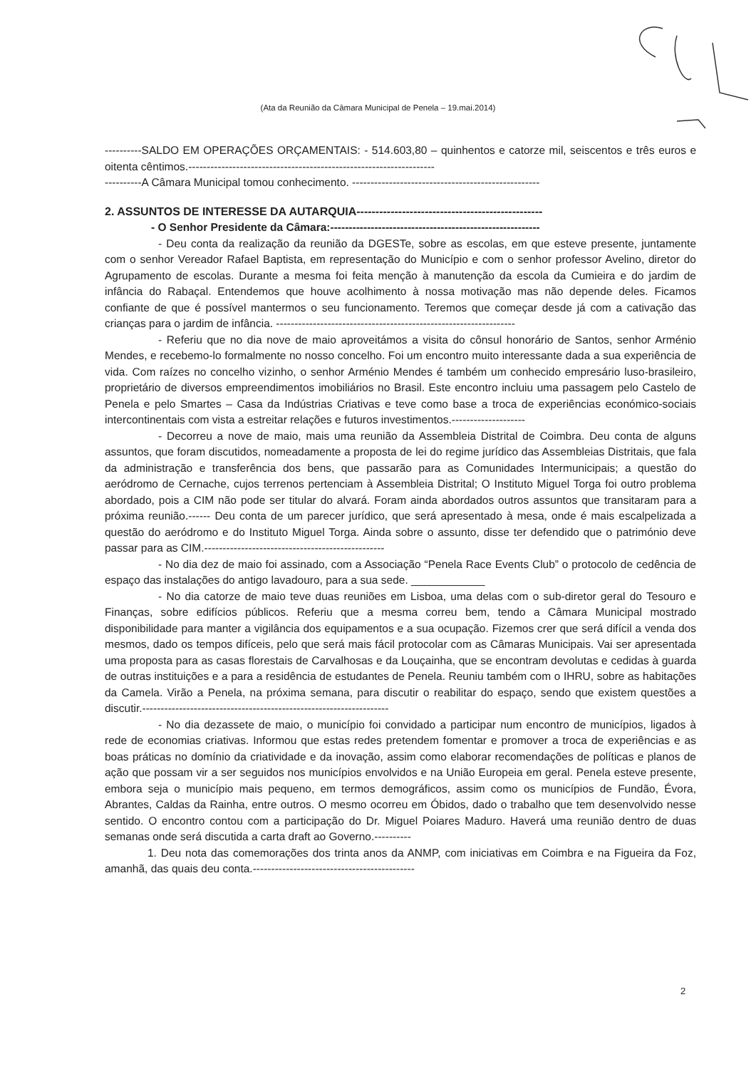(Ata da Reunião da Câmara Municipal de Penela – 19.mai.2014)
----------SALDO EM OPERAÇÕES ORÇAMENTAIS: - 514.603,80 – quinhentos e catorze mil, seiscentos e três euros e oitenta cêntimos.-------------------------------------------------------------------
----------A Câmara Municipal tomou conhecimento. ---------------------------------------------------
2. ASSUNTOS DE INTERESSE DA AUTARQUIA-------------------------------------------------
- O Senhor Presidente da Câmara:---------------------------------------------------------
- Deu conta da realização da reunião da DGESTe, sobre as escolas, em que esteve presente, juntamente com o senhor Vereador Rafael Baptista, em representação do Município e com o senhor professor Avelino, diretor do Agrupamento de escolas. Durante a mesma foi feita menção à manutenção da escola da Cumieira e do jardim de infância do Rabaçal. Entendemos que houve acolhimento à nossa motivação mas não depende deles. Ficamos confiante de que é possível mantermos o seu funcionamento. Teremos que começar desde já com a cativação das crianças para o jardim de infância. -----------------------------------------------------------------
- Referiu que no dia nove de maio aproveitámos a visita do cônsul honorário de Santos, senhor Arménio Mendes, e recebemo-lo formalmente no nosso concelho. Foi um encontro muito interessante dada a sua experiência de vida. Com raízes no concelho vizinho, o senhor Arménio Mendes é também um conhecido empresário luso-brasileiro, proprietário de diversos empreendimentos imobiliários no Brasil. Este encontro incluiu uma passagem pelo Castelo de Penela e pelo Smartes – Casa da Indústrias Criativas e teve como base a troca de experiências económico-sociais intercontinentais com vista a estreitar relações e futuros investimentos.--------------------
- Decorreu a nove de maio, mais uma reunião da Assembleia Distrital de Coimbra. Deu conta de alguns assuntos, que foram discutidos, nomeadamente a proposta de lei do regime jurídico das Assembleias Distritais, que fala da administração e transferência dos bens, que passarão para as Comunidades Intermunicipais; a questão do aeródromo de Cernache, cujos terrenos pertenciam à Assembleia Distrital; O Instituto Miguel Torga foi outro problema abordado, pois a CIM não pode ser titular do alvará. Foram ainda abordados outros assuntos que transitaram para a próxima reunião.------ Deu conta de um parecer jurídico, que será apresentado à mesa, onde é mais escalpelizada a questão do aeródromo e do Instituto Miguel Torga. Ainda sobre o assunto, disse ter defendido que o património deve passar para as CIM.-------------------------------------------------
- No dia dez de maio foi assinado, com a Associação “Penela Race Events Club” o protocolo de cedência de espaço das instalações do antigo lavadouro, para a sua sede. ____________
- No dia catorze de maio teve duas reuniões em Lisboa, uma delas com o sub-diretor geral do Tesouro e Finanças, sobre edifícios públicos. Referiu que a mesma correu bem, tendo a Câmara Municipal mostrado disponibilidade para manter a vigilância dos equipamentos e a sua ocupação. Fizemos crer que será difícil a venda dos mesmos, dado os tempos difíceis, pelo que será mais fácil protocolar com as Câmaras Municipais. Vai ser apresentada uma proposta para as casas florestais de Carvalhosas e da Louçainha, que se encontram devolutas e cedidas à guarda de outras instituições e a para a residência de estudantes de Penela. Reuniu também com o IHRU, sobre as habitações da Camela. Virão a Penela, na próxima semana, para discutir o reabilitar do espaço, sendo que existem questões a discutir.-------------------------------------------------------------------
- No dia dezassete de maio, o município foi convidado a participar num encontro de municípios, ligados à rede de economias criativas. Informou que estas redes pretendem fomentar e promover a troca de experiências e as boas práticas no domínio da criatividade e da inovação, assim como elaborar recomendações de políticas e planos de ação que possam vir a ser seguidos nos municípios envolvidos e na União Europeia em geral. Penela esteve presente, embora seja o município mais pequeno, em termos demográficos, assim como os municípios de Fundão, Évora, Abrantes, Caldas da Rainha, entre outros. O mesmo ocorreu em Óbidos, dado o trabalho que tem desenvolvido nesse sentido. O encontro contou com a participação do Dr. Miguel Poiares Maduro. Haverá uma reunião dentro de duas semanas onde será discutida a carta draft ao Governo.----------
1. Deu nota das comemorações dos trinta anos da ANMP, com iniciativas em Coimbra e na Figueira da Foz, amanhã, das quais deu conta.--------------------------------------------
2